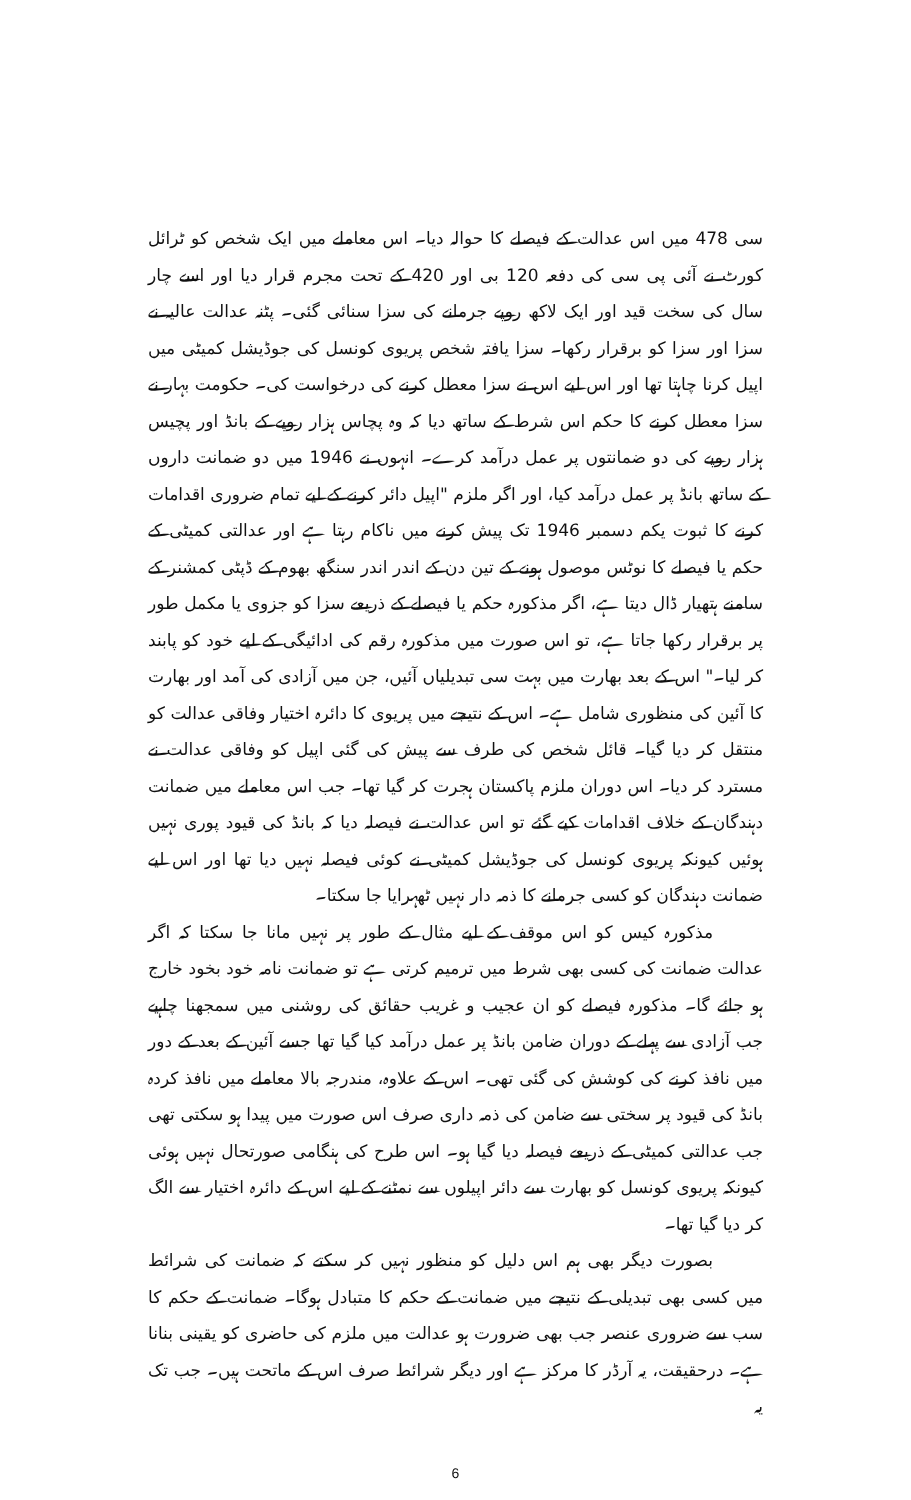سی 478 میں اس عدالت کے فیصلے کا حوالہ دیا۔ اس معاملے میں ایک شخص کو ٹرائل کورٹ نے آئی پی سی کی دفعہ 120 بی اور 420 کے تحت مجرم قرار دیا اور اسے چار سال کی سخت قید اور ایک لاکھ روپے جرمانے کی سزا سنائی گئی۔ پٹنہ عدالت عالیہ نے سزا اور سزا کو برقرار رکھا۔ سزا یافتہ شخص پریوی کونسل کی جوڈیشل کمیٹی میں اپیل کرنا چاہتا تھا اور اس لیے اس نے سزا معطل کرنے کی درخواست کی۔ حکومت بہار نے سزا معطل کرنے کا حکم اس شرط کے ساتھ دیا کہ وہ پچاس ہزار روپے کے بانڈ اور پچیس ہزار روپے کی دو ضمانتوں پر عمل درآمد کرے۔ انہوں نے 1946 میں دو ضمانت داروں کے ساتھ بانڈ پر عمل درآمد کیا، اور اگر ملزم "اپیل دائر کرنے کے لیے تمام ضروری اقدامات کرنے کا ثبوت یکم دسمبر 1946 تک پیش کرنے میں ناکام رہتا ہے اور عدالتی کمیٹی کے حکم یا فیصلے کا نوٹس موصول ہونے کے تین دن کے اندر اندر سنگھ بھوم کے ڈپٹی کمشنر کے سامنے ہتھیار ڈال دیتا ہے، اگر مذکورہ حکم یا فیصلے کے ذریعے سزا کو جزوی یا مکمل طور پر برقرار رکھا جاتا ہے، تو اس صورت میں مذکورہ رقم کی ادائیگی کے لیے خود کو پابند کر لیا۔" اس کے بعد بھارت میں بہت سی تبدیلیاں آئیں، جن میں آزادی کی آمد اور بھارت کا آئین کی منظوری شامل ہے۔ اس کے نتیجے میں پریوی کا دائرہ اختیار وفاقی عدالت کو منتقل کر دیا گیا۔ قائل شخص کی طرف سے پیش کی گئی اپیل کو وفاقی عدالت نے مسترد کر دیا۔ اس دوران ملزم پاکستان ہجرت کر گیا تھا۔ جب اس معاملے میں ضمانت دہندگان کے خلاف اقدامات کیے گئے تو اس عدالت نے فیصلہ دیا کہ بانڈ کی قیود پوری نہیں ہوئیں کیونکہ پریوی کونسل کی جوڈیشل کمیٹی نے کوئی فیصلہ نہیں دیا تھا اور اس لیے ضمانت دہندگان کو کسی جرمانے کا ذمہ دار نہیں ٹھہرایا جا سکتا۔
مذکورہ کیس کو اس موقف کے لیے مثال کے طور پر نہیں مانا جا سکتا کہ اگر عدالت ضمانت کی کسی بھی شرط میں ترمیم کرتی ہے تو ضمانت نامہ خود بخود خارج ہو جائے گا۔ مذکورہ فیصلے کو ان عجیب و غریب حقائق کی روشنی میں سمجھنا چاہیے جب آزادی سے پہلے کے دوران ضامن بانڈ پر عمل درآمد کیا گیا تھا جسے آئین کے بعد کے دور میں نافذ کرنے کی کوشش کی گئی تھی۔ اس کے علاوہ، مندرجہ بالا معاملے میں نافذ کردہ بانڈ کی قیود پر سختی سے ضامن کی ذمہ داری صرف اس صورت میں پیدا ہو سکتی تھی جب عدالتی کمیٹی کے ذریعے فیصلہ دیا گیا ہو۔ اس طرح کی ہنگامی صورتحال نہیں ہوئی کیونکہ پریوی کونسل کو بھارت سے دائر اپیلوں سے نمٹنے کے لیے اس کے دائرہ اختیار سے الگ کر دیا گیا تھا۔
بصورت دیگر بھی ہم اس دلیل کو منظور نہیں کر سکتے کہ ضمانت کی شرائط میں کسی بھی تبدیلی کے نتیجے میں ضمانت کے حکم کا متبادل ہوگا۔ ضمانت کے حکم کا سب سے ضروری عنصر جب بھی ضرورت ہو عدالت میں ملزم کی حاضری کو یقینی بنانا ہے۔ درحقیقت، یہ آرڈر کا مرکز ہے اور دیگر شرائط صرف اس کے ماتحت ہیں۔ جب تک یہ
6